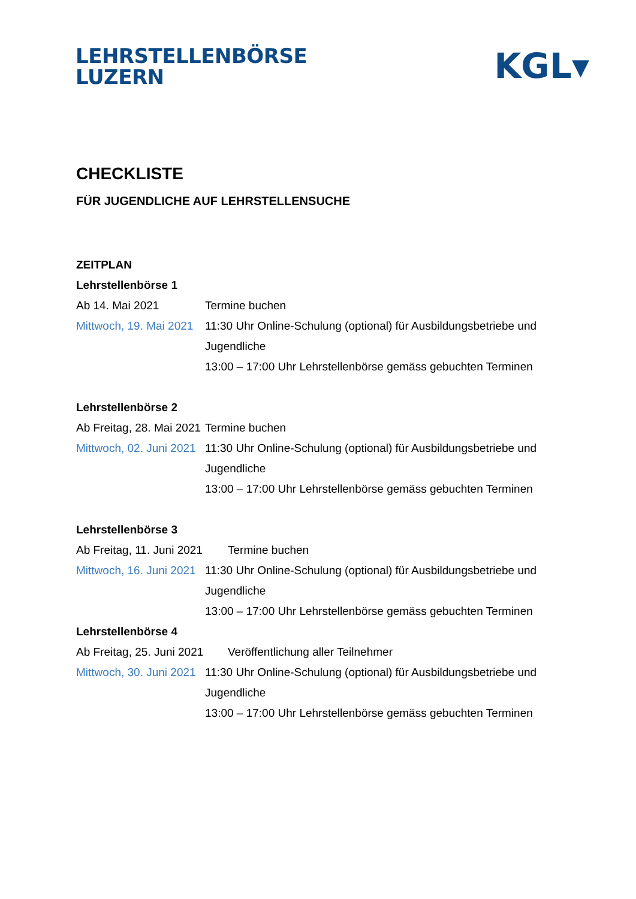LEHRSTELLENBÖRSE
LUZERN
KGL▾
CHECKLISTE
FÜR JUGENDLICHE AUF LEHRSTELLENSUCHE
ZEITPLAN
Lehrstellenbörse 1
Ab 14. Mai 2021 Termine buchen
Mittwoch, 19. Mai 2021
11:30 Uhr Online-Schulung (optional) für Ausbildungsbetriebe und
Jugendliche
13:00 – 17:00 Uhr Lehrstellenbörse gemäss gebuchten Terminen
Lehrstellenbörse 2
Ab Freitag, 28. Mai 2021
Termine buchen
Mittwoch, 02. Juni 2021
11:30 Uhr Online-Schulung (optional) für Ausbildungsbetriebe und
Jugendliche
13:00 – 17:00 Uhr Lehrstellenbörse gemäss gebuchten Terminen
Lehrstellenbörse 3
Ab Freitag, 11. Juni 2021
Termine buchen
Mittwoch, 16. Juni 2021
11:30 Uhr Online-Schulung (optional) für Ausbildungsbetriebe und
Jugendliche
13:00 – 17:00 Uhr Lehrstellenbörse gemäss gebuchten Terminen
Lehrstellenbörse 4
Ab Freitag, 25. Juni 2021
Veröffentlichung aller Teilnehmer
Mittwoch, 30. Juni 2021
11:30 Uhr Online-Schulung (optional) für Ausbildungsbetriebe und
Jugendliche
13:00 – 17:00 Uhr Lehrstellenbörse gemäss gebuchten Terminen